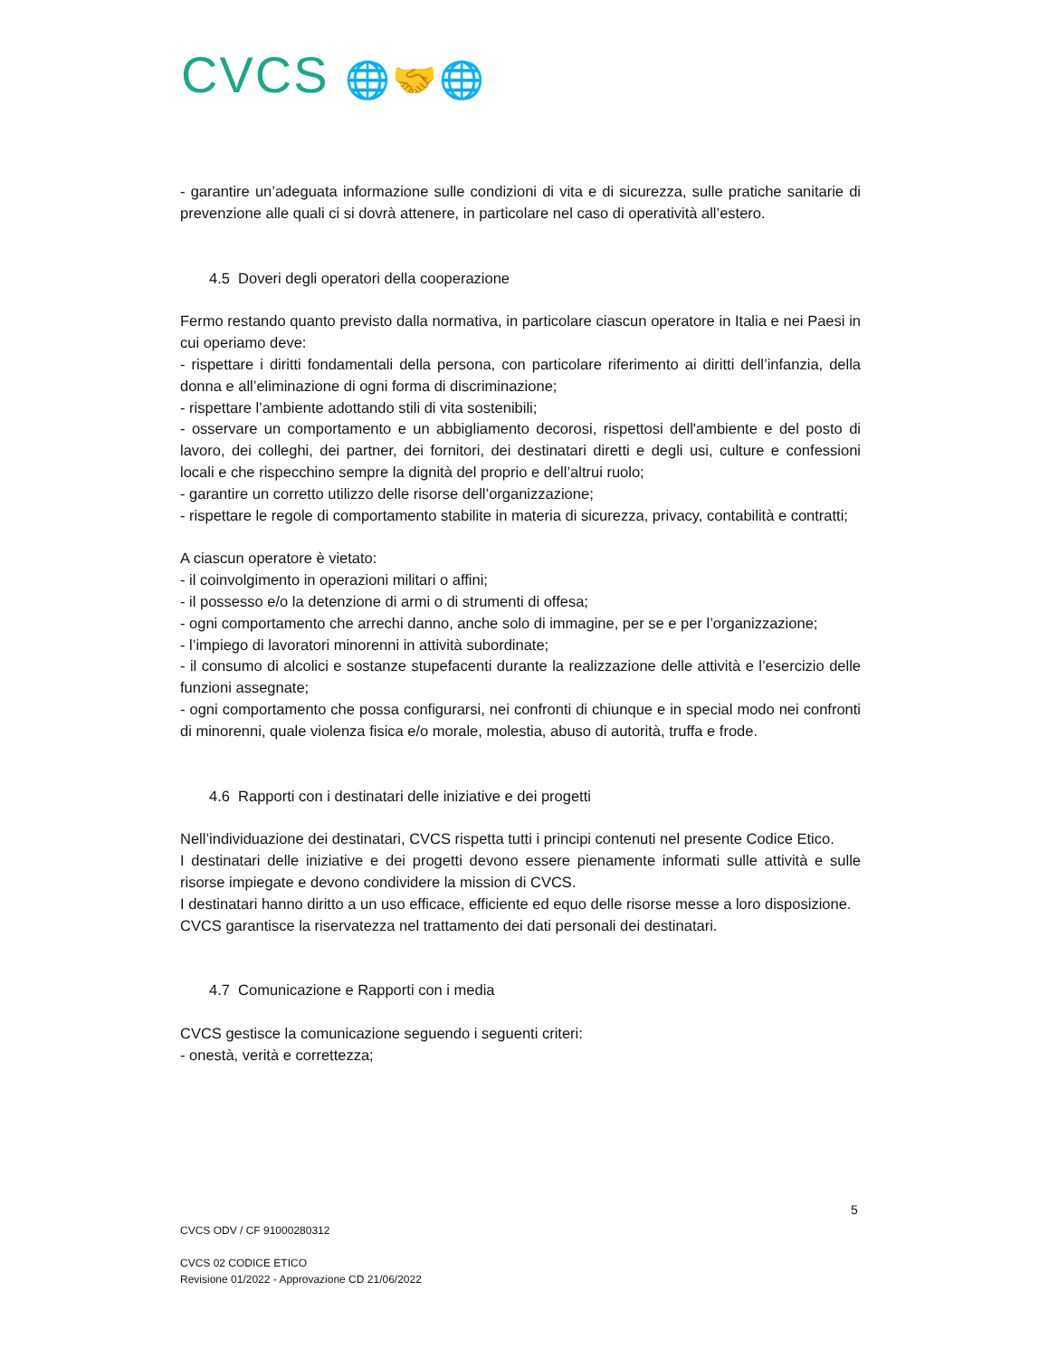CVCS 🌐🤝🌐
- garantire un’adeguata informazione sulle condizioni di vita e di sicurezza, sulle pratiche sanitarie di prevenzione alle quali ci si dovrà attenere, in particolare nel caso di operatività all’estero.
4.5 Doveri degli operatori della cooperazione
Fermo restando quanto previsto dalla normativa, in particolare ciascun operatore in Italia e nei Paesi in cui operiamo deve:
- rispettare i diritti fondamentali della persona, con particolare riferimento ai diritti dell’infanzia, della donna e all’eliminazione di ogni forma di discriminazione;
- rispettare l’ambiente adottando stili di vita sostenibili;
- osservare un comportamento e un abbigliamento decorosi, rispettosi dell'ambiente e del posto di lavoro, dei colleghi, dei partner, dei fornitori, dei destinatari diretti e degli usi, culture e confessioni locali e che rispecchino sempre la dignità del proprio e dell’altrui ruolo;
- garantire un corretto utilizzo delle risorse dell’organizzazione;
- rispettare le regole di comportamento stabilite in materia di sicurezza, privacy, contabilità e contratti;
A ciascun operatore è vietato:
- il coinvolgimento in operazioni militari o affini;
- il possesso e/o la detenzione di armi o di strumenti di offesa;
- ogni comportamento che arrechi danno, anche solo di immagine, per se e per l’organizzazione;
- l’impiego di lavoratori minorenni in attività subordinate;
- il consumo di alcolici e sostanze stupefacenti durante la realizzazione delle attività e l’esercizio delle funzioni assegnate;
- ogni comportamento che possa configurarsi, nei confronti di chiunque e in special modo nei confronti di minorenni, quale violenza fisica e/o morale, molestia, abuso di autorità, truffa e frode.
4.6 Rapporti con i destinatari delle iniziative e dei progetti
Nell’individuazione dei destinatari, CVCS rispetta tutti i principi contenuti nel presente Codice Etico.
I destinatari delle iniziative e dei progetti devono essere pienamente informati sulle attività e sulle risorse impiegate e devono condividere la mission di CVCS.
I destinatari hanno diritto a un uso efficace, efficiente ed equo delle risorse messe a loro disposizione.
CVCS garantisce la riservatezza nel trattamento dei dati personali dei destinatari.
4.7 Comunicazione e Rapporti con i media
CVCS gestisce la comunicazione seguendo i seguenti criteri:
- onestà, verità e correttezza;
5
CVCS ODV / CF 91000280312
CVCS 02 CODICE ETICO
Revisione 01/2022 - Approvazione CD 21/06/2022